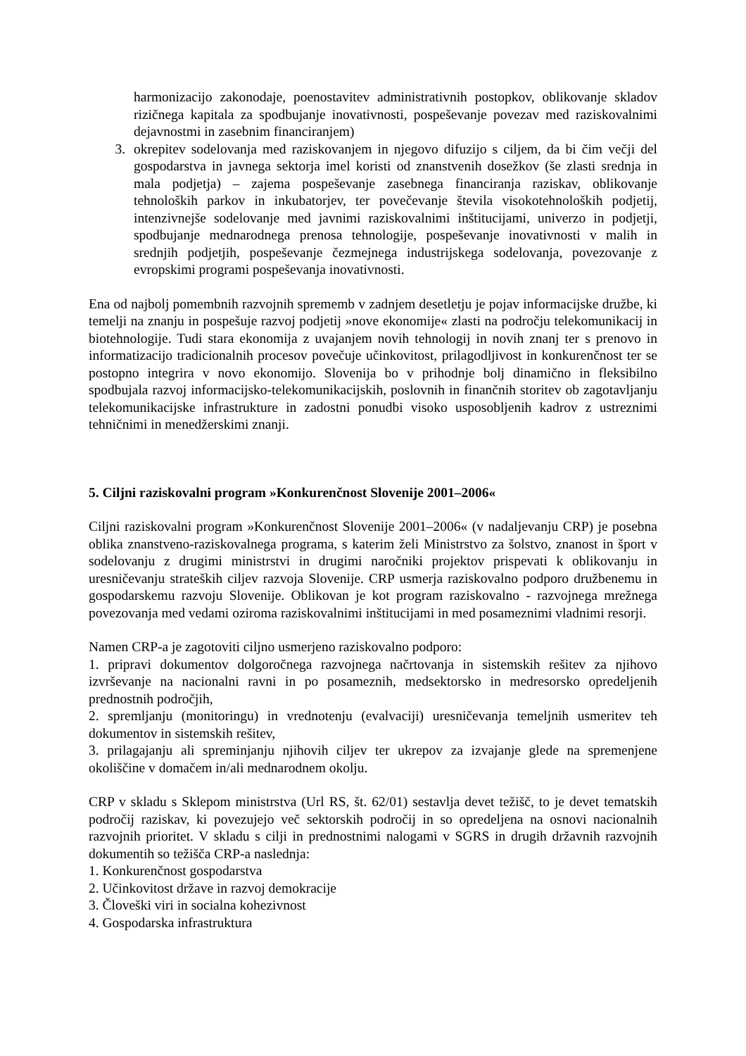harmonizacijo zakonodaje, poenostavitev administrativnih postopkov, oblikovanje skladov rizičnega kapitala za spodbujanje inovativnosti, pospeševanje povezav med raziskovalnimi dejavnostmi in zasebnim financiranjem)
3. okrepitev sodelovanja med raziskovanjem in njegovo difuzijo s ciljem, da bi čim večji del gospodarstva in javnega sektorja imel koristi od znanstvenih dosežkov (še zlasti srednja in mala podjetja) – zajema pospeševanje zasebnega financiranja raziskav, oblikovanje tehnoloških parkov in inkubatorjev, ter povečevanje števila visokotehnoloških podjetij, intenzivnejše sodelovanje med javnimi raziskovalnimi inštitucijami, univerzo in podjetji, spodbujanje mednarodnega prenosa tehnologije, pospeševanje inovativnosti v malih in srednjih podjetjih, pospeševanje čezmejnega industrijskega sodelovanja, povezovanje z evropskimi programi pospeševanja inovativnosti.
Ena od najbolj pomembnih razvojnih sprememb v zadnjem desetletju je pojav informacijske družbe, ki temelji na znanju in pospešuje razvoj podjetij »nove ekonomije« zlasti na področju telekomunikacij in biotehnologije. Tudi stara ekonomija z uvajanjem novih tehnologij in novih znanj ter s prenovo in informatizacijo tradicionalnih procesov povečuje učinkovitost, prilagodljivost in konkurenčnost ter se postopno integrira v novo ekonomijo. Slovenija bo v prihodnje bolj dinamično in fleksibilno spodbujala razvoj informacijsko-telekomunikacijskih, poslovnih in finančnih storitev ob zagotavljanju telekomunikacijske infrastrukture in zadostni ponudbi visoko usposobljenih kadrov z ustreznimi tehničnimi in menedžerskimi znanji.
5. Ciljni raziskovalni program »Konkurenčnost Slovenije 2001–2006«
Ciljni raziskovalni program »Konkurenčnost Slovenije 2001–2006« (v nadaljevanju CRP) je posebna oblika znanstveno-raziskovalnega programa, s katerim želi Ministrstvo za šolstvo, znanost in šport v sodelovanju z drugimi ministrstvi in drugimi naročniki projektov prispevati k oblikovanju in uresničevanju strateških ciljev razvoja Slovenije. CRP usmerja raziskovalno podporo družbenemu in gospodarskemu razvoju Slovenije. Oblikovan je kot program raziskovalno - razvojnega mrežnega povezovanja med vedami oziroma raziskovalnimi inštitucijami in med posameznimi vladnimi resorji.
Namen CRP-a je zagotoviti ciljno usmerjeno raziskovalno podporo:
1. pripravi dokumentov dolgoročnega razvojnega načrtovanja in sistemskih rešitev za njihovo izvrševanje na nacionalni ravni in po posameznih, medsektorsko in medresorsko opredeljenih prednostnih področjih,
2. spremljanju (monitoringu) in vrednotenju (evalvaciji) uresničevanja temeljnih usmeritev teh dokumentov in sistemskih rešitev,
3. prilagajanju ali spreminjanju njihovih ciljev ter ukrepov za izvajanje glede na spremenjene okoliščine v domačem in/ali mednarodnem okolju.
CRP v skladu s Sklepom ministrstva (Url RS, št. 62/01) sestavlja devet težišč, to je devet tematskih področij raziskav, ki povezujejo več sektorskih področij in so opredeljena na osnovi nacionalnih razvojnih prioritet. V skladu s cilji in prednostnimi nalogami v SGRS in drugih državnih razvojnih dokumentih so težišča CRP-a naslednja:
1. Konkurenčnost gospodarstva
2. Učinkovitost države in razvoj demokracije
3. Človeški viri in socialna kohezivnost
4. Gospodarska infrastruktura